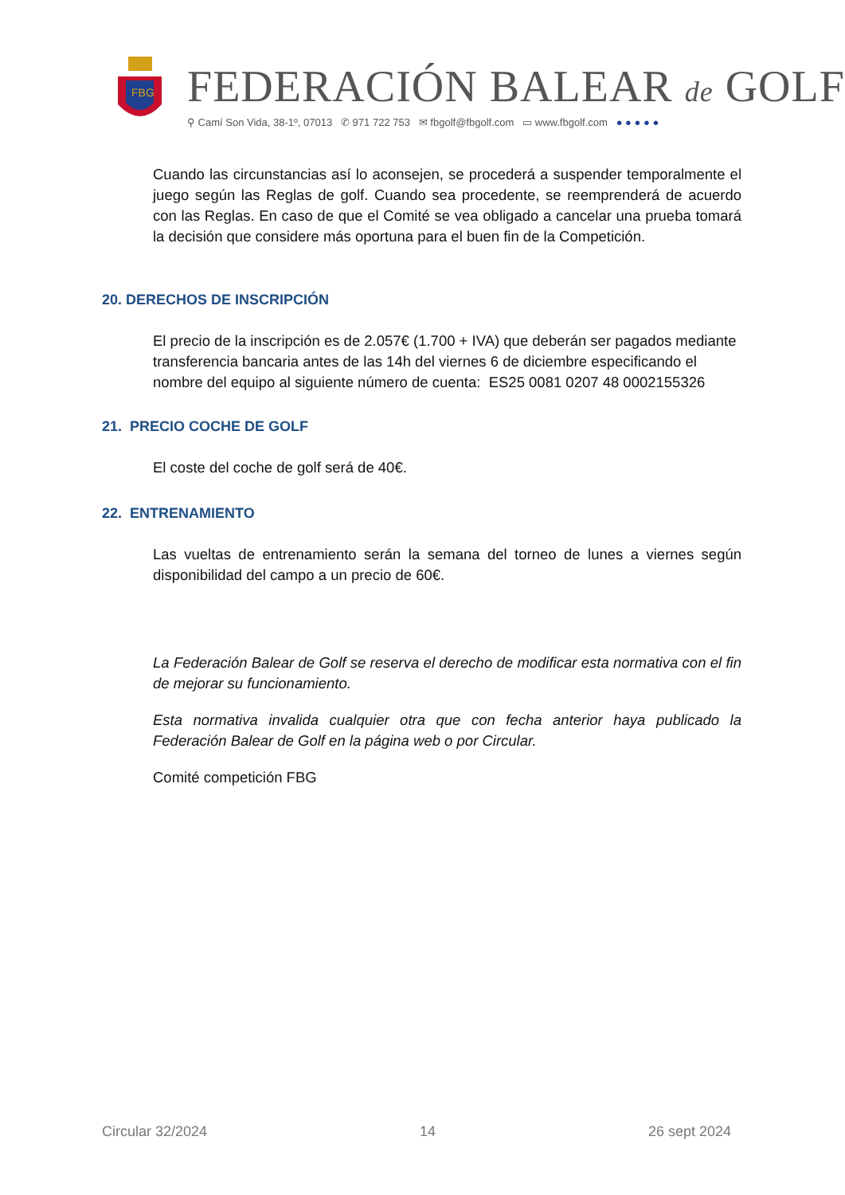FBG
FEDERACIÓN BALEAR de GOLF
⚲ Camí Son Vida, 38-1º, 07013 ✆ 971 722 753 ✉ fbgolf@fbgolf.com ▭ www.fbgolf.com ● ● ● ● ●
Cuando las circunstancias así lo aconsejen, se procederá a suspender temporalmente el juego según las Reglas de golf. Cuando sea procedente, se reemprenderá de acuerdo con las Reglas. En caso de que el Comité se vea obligado a cancelar una prueba tomará la decisión que considere más oportuna para el buen fin de la Competición.
20. DERECHOS DE INSCRIPCIÓN
El precio de la inscripción es de 2.057€ (1.700 + IVA) que deberán ser pagados mediante transferencia bancaria antes de las 14h del viernes 6 de diciembre especificando el nombre del equipo al siguiente número de cuenta: ES25 0081 0207 48 0002155326
21. PRECIO COCHE DE GOLF
El coste del coche de golf será de 40€.
22. ENTRENAMIENTO
Las vueltas de entrenamiento serán la semana del torneo de lunes a viernes según disponibilidad del campo a un precio de 60€.
La Federación Balear de Golf se reserva el derecho de modificar esta normativa con el fin de mejorar su funcionamiento.
Esta normativa invalida cualquier otra que con fecha anterior haya publicado la Federación Balear de Golf en la página web o por Circular.
Comité competición FBG
Circular 32/2024 14 26 sept 2024